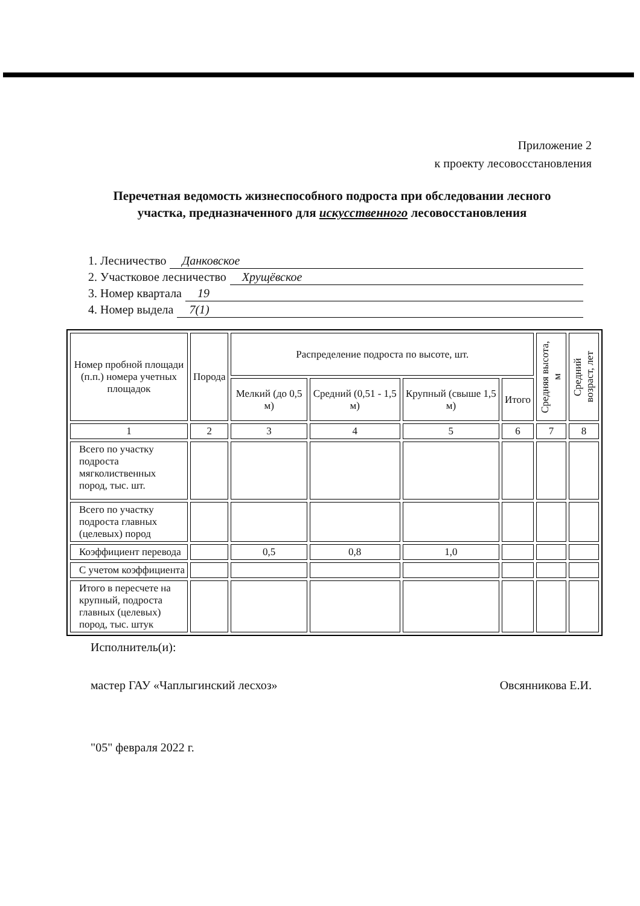Приложение 2
к проекту лесовосстановления
Перечетная ведомость жизнеспособного подроста при обследовании лесного участка, предназначенного для искусственного лесовосстановления
1. Лесничество Данковское
2. Участковое лесничество Хрущёвское
3. Номер квартала 19
4. Номер выдела 7(1)
| Номер пробной площади (п.п.) номера учетных площадок | Порода | Распределение подроста по высоте, шт. | | | | Средняя высота, м | Средний возраст, лет |
| --- | --- | --- | --- | --- | --- | --- | --- |
| | | Мелкий (до 0,5 м) | Средний (0,51 - 1,5 м) | Крупный (свыше 1,5 м) | Итого | | |
| 1 | 2 | 3 | 4 | 5 | 6 | 7 | 8 |
| Всего по участку подроста мягколиственных пород, тыс. шт. | | | | | | | |
| Всего по участку подроста главных (целевых) пород | | | | | | | |
| Коэффициент перевода | | 0,5 | 0,8 | 1,0 | | | |
| С учетом коэффициента | | | | | | | |
| Итого в пересчете на крупный, подроста главных (целевых) пород, тыс. штук | | | | | | | |
Исполнитель(и):
мастер ГАУ «Чаплыгинский лесхоз» Овсянникова Е.И.
"05" февраля 2022 г.